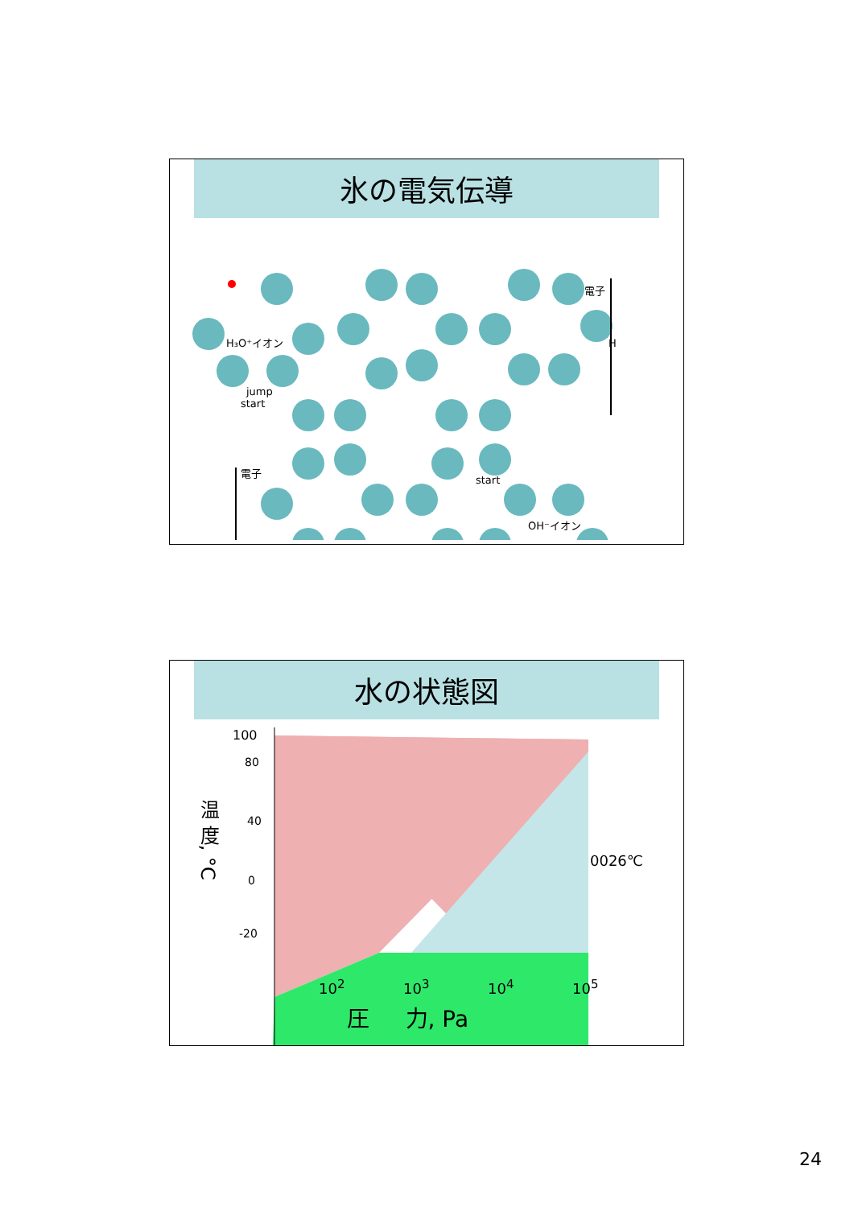氷の電気伝導
H₃O⁺イオン
start
jump
電子
H
電子
OH⁻イオン
start
水の状態図
100
80
40
0
-20
0026℃
温 度, °C
10<sup>2</sup> 10<sup>3</sup> 10<sup>4</sup> 10<sup>5</sup>
圧 力, Pa
24